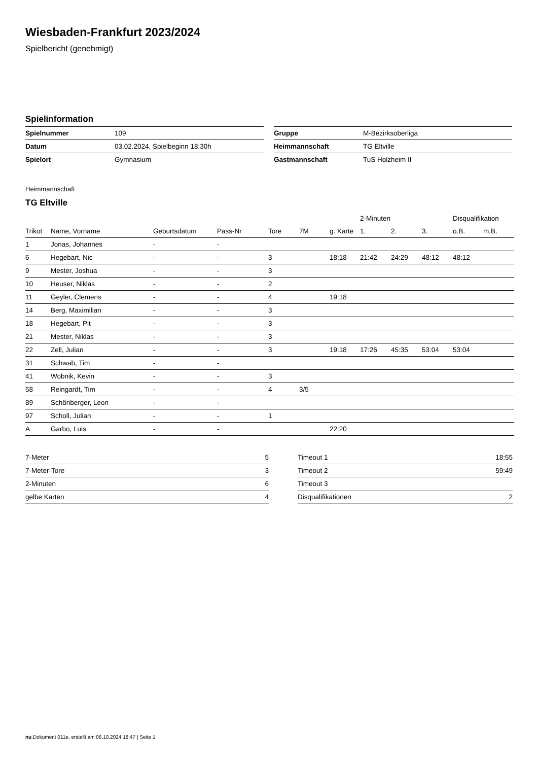Wiesbaden-Frankfurt 2023/2024
Spielbericht (genehmigt)
Spielinformation
| Spielnummer | 109 |
| Datum | 03.02.2024, Spielbeginn 18:30h |
| Spielort | Gymnasium |
| Gruppe | M-Bezirksoberliga |
| Heimmannschaft | TG Eltville |
| Gastmannschaft | TuS Holzheim II |
Heimmannschaft
TG Eltville
| | | | | | | | 2-Minuten | | | Disqualifikation | |
| --- | --- | --- | --- | --- | --- | --- | --- | --- | --- | --- | --- |
| Trikot | Name, Vorname | Geburtsdatum | Pass-Nr | Tore | 7M | g. Karte | 1. | 2. | 3. | o.B. | m.B. |
| 1 | Jonas, Johannes | - | - | | | | | | | | |
| 6 | Hegebart, Nic | - | - | 3 | | 18:18 | 21:42 | 24:29 | 48:12 | 48:12 | |
| 9 | Mester, Joshua | - | - | 3 | | | | | | | |
| 10 | Heuser, Niklas | - | - | 2 | | | | | | | |
| 11 | Geyler, Clemens | - | - | 4 | | 19:18 | | | | | |
| 14 | Berg, Maximilian | - | - | 3 | | | | | | | |
| 18 | Hegebart, Pit | - | - | 3 | | | | | | | |
| 21 | Mester, Niklas | - | - | 3 | | | | | | | |
| 22 | Zell, Julian | - | - | 3 | | 19:18 | 17:26 | 45:35 | 53:04 | 53:04 | |
| 31 | Schwab, Tim | - | - | | | | | | | | |
| 41 | Wobnik, Kevin | - | - | 3 | | | | | | | |
| 58 | Reingardt, Tim | - | - | 4 | 3/5 | | | | | | |
| 89 | Schönberger, Leon | - | - | | | | | | | | |
| 97 | Scholl, Julian | - | - | 1 | | | | | | | |
| A | Garbo, Luis | - | - | | | 22:20 | | | | | |
| 7-Meter | 5 |
| 7-Meter-Tore | 3 |
| 2-Minuten | 6 |
| gelbe Karten | 4 |
| Timeout 1 | 18:55 |
| Timeout 2 | 59:49 |
| Timeout 3 | |
| Disqualifikationen | 2 |
nu.Dokument 011e, erstellt am 06.10.2024 18:47 | Seite 1